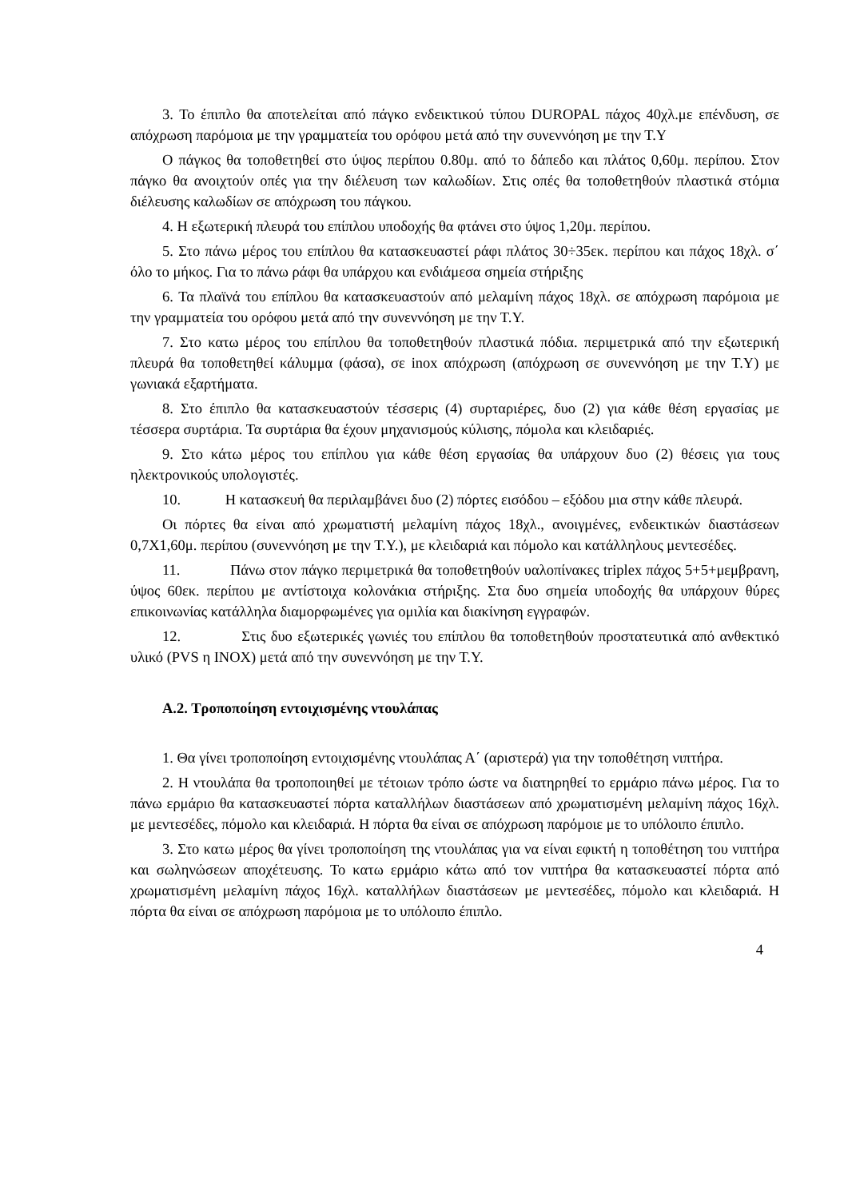3. Το έπιπλο θα αποτελείται από πάγκο ενδεικτικού τύπου DUROPAL πάχος 40χλ.με επένδυση, σε απόχρωση παρόμοια με την γραμματεία του ορόφου μετά από την συνεννόηση με την Τ.Υ
Ο πάγκος θα τοποθετηθεί στο ύψος περίπου 0.80μ. από το δάπεδο και πλάτος 0,60μ. περίπου. Στον πάγκο θα ανοιχτούν οπές για την διέλευση των καλωδίων. Στις οπές θα τοποθετηθούν πλαστικά στόμια διέλευσης καλωδίων σε απόχρωση του πάγκου.
4. Η εξωτερική πλευρά του επίπλου υποδοχής θα φτάνει στο ύψος 1,20μ. περίπου.
5. Στο πάνω μέρος του επίπλου θα κατασκευαστεί ράφι πλάτος 30÷35εκ. περίπου και πάχος 18χλ. σ΄ όλο το μήκος. Για το πάνω ράφι θα υπάρχου και ενδιάμεσα σημεία στήριξης
6. Τα πλαϊνά του επίπλου θα κατασκευαστούν από μελαμίνη πάχος 18χλ. σε απόχρωση παρόμοια με την γραμματεία του ορόφου μετά από την συνεννόηση με την Τ.Υ.
7. Στο κατω μέρος του επίπλου θα τοποθετηθούν πλαστικά πόδια. περιμετρικά από την εξωτερική πλευρά θα τοποθετηθεί κάλυμμα (φάσα), σε inox απόχρωση (απόχρωση σε συνεννόηση με την Τ.Υ) με γωνιακά εξαρτήματα.
8. Στο έπιπλο θα κατασκευαστούν τέσσερις (4) συρταριέρες, δυο (2) για κάθε θέση εργασίας με τέσσερα συρτάρια. Τα συρτάρια θα έχουν μηχανισμούς κύλισης, πόμολα και κλειδαριές.
9. Στο κάτω μέρος του επίπλου για κάθε θέση εργασίας θα υπάρχουν δυο (2) θέσεις για τους ηλεκτρονικούς υπολογιστές.
10. Η κατασκευή θα περιλαμβάνει δυο (2) πόρτες εισόδου – εξόδου μια στην κάθε πλευρά.
Οι πόρτες θα είναι από χρωματιστή μελαμίνη πάχος 18χλ., ανοιγμένες, ενδεικτικών διαστάσεων 0,7Χ1,60μ. περίπου (συνεννόηση με την Τ.Υ.), με κλειδαριά και πόμολο και κατάλληλους μεντεσέδες.
11. Πάνω στον πάγκο περιμετρικά θα τοποθετηθούν υαλοπίνακες triplex πάχος 5+5+μεμβρανη, ύψος 60εκ. περίπου με αντίστοιχα κολονάκια στήριξης. Στα δυο σημεία υποδοχής θα υπάρχουν θύρες επικοινωνίας κατάλληλα διαμορφωμένες για ομιλία και διακίνηση εγγραφών.
12. Στις δυο εξωτερικές γωνιές του επίπλου θα τοποθετηθούν προστατευτικά από ανθεκτικό υλικό (PVS η INOX) μετά από την συνεννόηση με την Τ.Υ.
Α.2. Τροποποίηση εντοιχισμένης ντουλάπας
1. Θα γίνει τροποποίηση εντοιχισμένης ντουλάπας Α΄ (αριστερά) για την τοποθέτηση νιπτήρα.
2. Η ντουλάπα θα τροποποιηθεί με τέτοιων τρόπο ώστε να διατηρηθεί το ερμάριο πάνω μέρος. Για το πάνω ερμάριο θα κατασκευαστεί πόρτα καταλλήλων διαστάσεων από χρωματισμένη μελαμίνη πάχος 16χλ. με μεντεσέδες, πόμολο και κλειδαριά. Η πόρτα θα είναι σε απόχρωση παρόμοιε με το υπόλοιπο έπιπλο.
3. Στο κατω μέρος θα γίνει τροποποίηση της ντουλάπας για να είναι εφικτή η τοποθέτηση του νιπτήρα και σωληνώσεων αποχέτευσης. Το κατω ερμάριο κάτω από τον νιπτήρα θα κατασκευαστεί πόρτα από χρωματισμένη μελαμίνη πάχος 16χλ. καταλλήλων διαστάσεων με μεντεσέδες, πόμολο και κλειδαριά. Η πόρτα θα είναι σε απόχρωση παρόμοια με το υπόλοιπο έπιπλο.
4